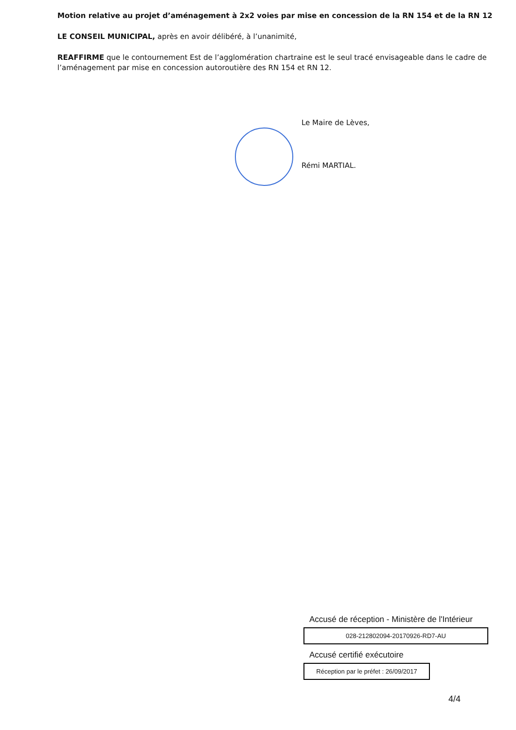Motion relative au projet d’aménagement à 2x2 voies par mise en concession de la RN 154 et de la RN 12
LE CONSEIL MUNICIPAL, après en avoir délibéré, à l’unanimité,
REAFFIRME que le contournement Est de l’agglomération chartraine est le seul tracé envisageable dans le cadre de l’aménagement par mise en concession autoroutière des RN 154 et RN 12.
Le Maire de Lèves,
Rémi MARTIAL.
Accusé de réception - Ministère de l'Intérieur
028-212802094-20170926-RD7-AU
Accusé certifié exécutoire
Réception par le préfet : 26/09/2017
4/4